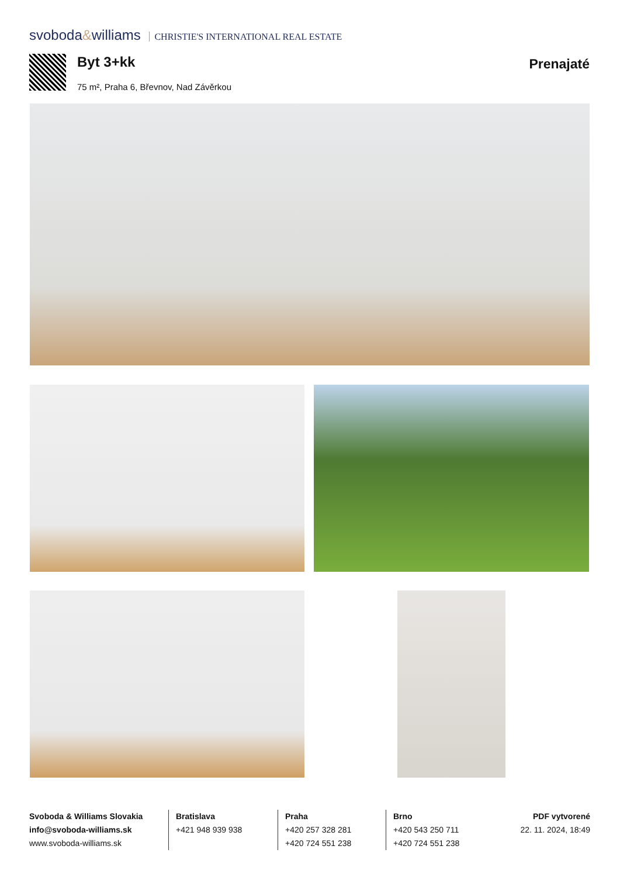svoboda&williams CHRISTIE'S INTERNATIONAL REAL ESTATE
Byt 3+kk
75 m², Praha 6, Břevnov, Nad Závěrkou
Prenajaté
Svoboda & Williams Slovakia
info@svoboda-williams.sk
www.svoboda-williams.sk
Bratislava
+421 948 939 938
Praha
+420 257 328 281
+420 724 551 238
Brno
+420 543 250 711
+420 724 551 238
PDF vytvorené
22. 11. 2024, 18:49